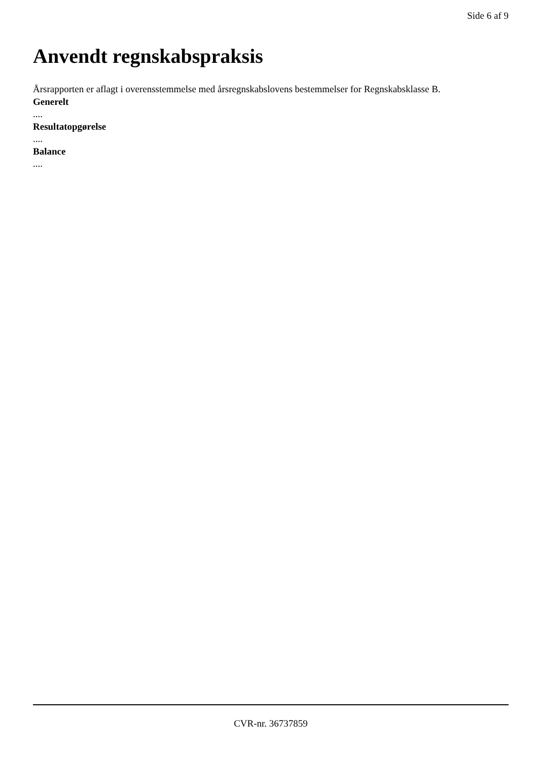Side 6 af 9
Anvendt regnskabspraksis
Årsrapporten er aflagt i overensstemmelse med årsregnskabslovens bestemmelser for Regnskabsklasse B.
Generelt
....
Resultatopgørelse
....
Balance
....
CVR-nr. 36737859